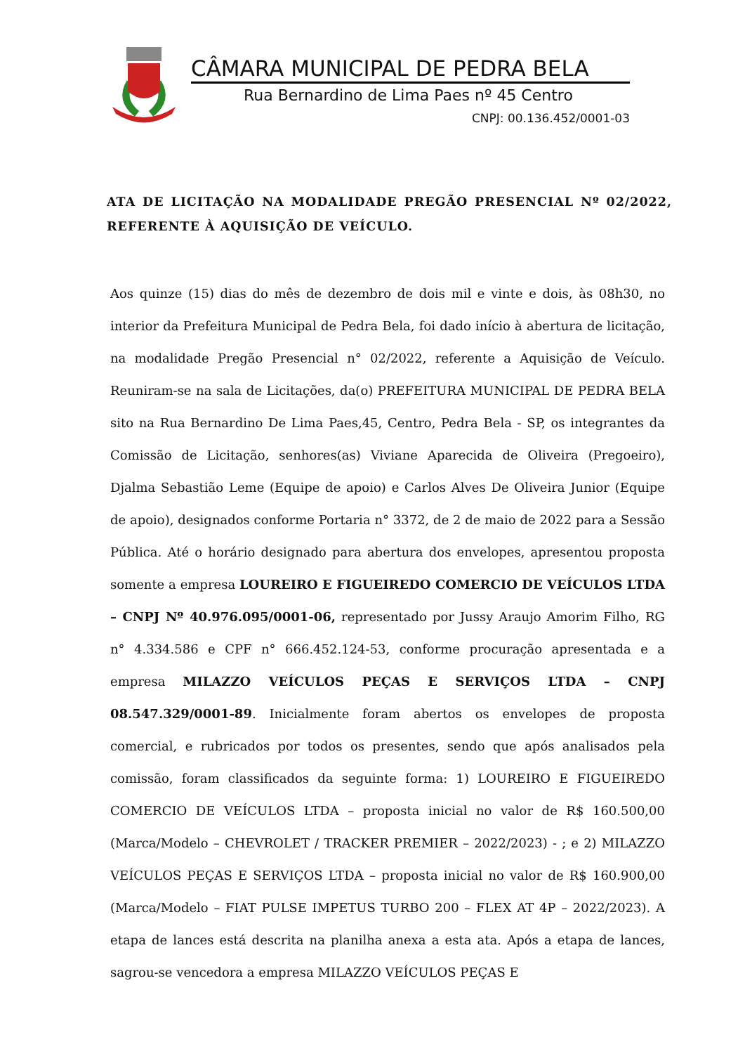CÂMARA MUNICIPAL DE PEDRA BELA
Rua Bernardino de Lima Paes nº 45 Centro
CNPJ: 00.136.452/0001-03
ATA DE LICITAÇÃO NA MODALIDADE PREGÃO PRESENCIAL Nº 02/2022, REFERENTE À AQUISIÇÃO DE VEÍCULO.
Aos quinze (15) dias do mês de dezembro de dois mil e vinte e dois, às 08h30, no interior da Prefeitura Municipal de Pedra Bela, foi dado início à abertura de licitação, na modalidade Pregão Presencial n° 02/2022, referente a Aquisição de Veículo. Reuniram-se na sala de Licitações, da(o) PREFEITURA MUNICIPAL DE PEDRA BELA sito na Rua Bernardino De Lima Paes,45, Centro, Pedra Bela - SP, os integrantes da Comissão de Licitação, senhores(as) Viviane Aparecida de Oliveira (Pregoeiro), Djalma Sebastião Leme (Equipe de apoio) e Carlos Alves De Oliveira Junior (Equipe de apoio), designados conforme Portaria n° 3372, de 2 de maio de 2022 para a Sessão Pública. Até o horário designado para abertura dos envelopes, apresentou proposta somente a empresa LOUREIRO E FIGUEIREDO COMERCIO DE VEÍCULOS LTDA – CNPJ Nº 40.976.095/0001-06, representado por Jussy Araujo Amorim Filho, RG n° 4.334.586 e CPF n° 666.452.124-53, conforme procuração apresentada e a empresa MILAZZO VEÍCULOS PEÇAS E SERVIÇOS LTDA – CNPJ 08.547.329/0001-89. Inicialmente foram abertos os envelopes de proposta comercial, e rubricados por todos os presentes, sendo que após analisados pela comissão, foram classificados da seguinte forma: 1) LOUREIRO E FIGUEIREDO COMERCIO DE VEÍCULOS LTDA – proposta inicial no valor de R$ 160.500,00 (Marca/Modelo – CHEVROLET / TRACKER PREMIER – 2022/2023) - ; e 2) MILAZZO VEÍCULOS PEÇAS E SERVIÇOS LTDA – proposta inicial no valor de R$ 160.900,00 (Marca/Modelo – FIAT PULSE IMPETUS TURBO 200 – FLEX AT 4P – 2022/2023). A etapa de lances está descrita na planilha anexa a esta ata. Após a etapa de lances, sagrou-se vencedora a empresa MILAZZO VEÍCULOS PEÇAS E